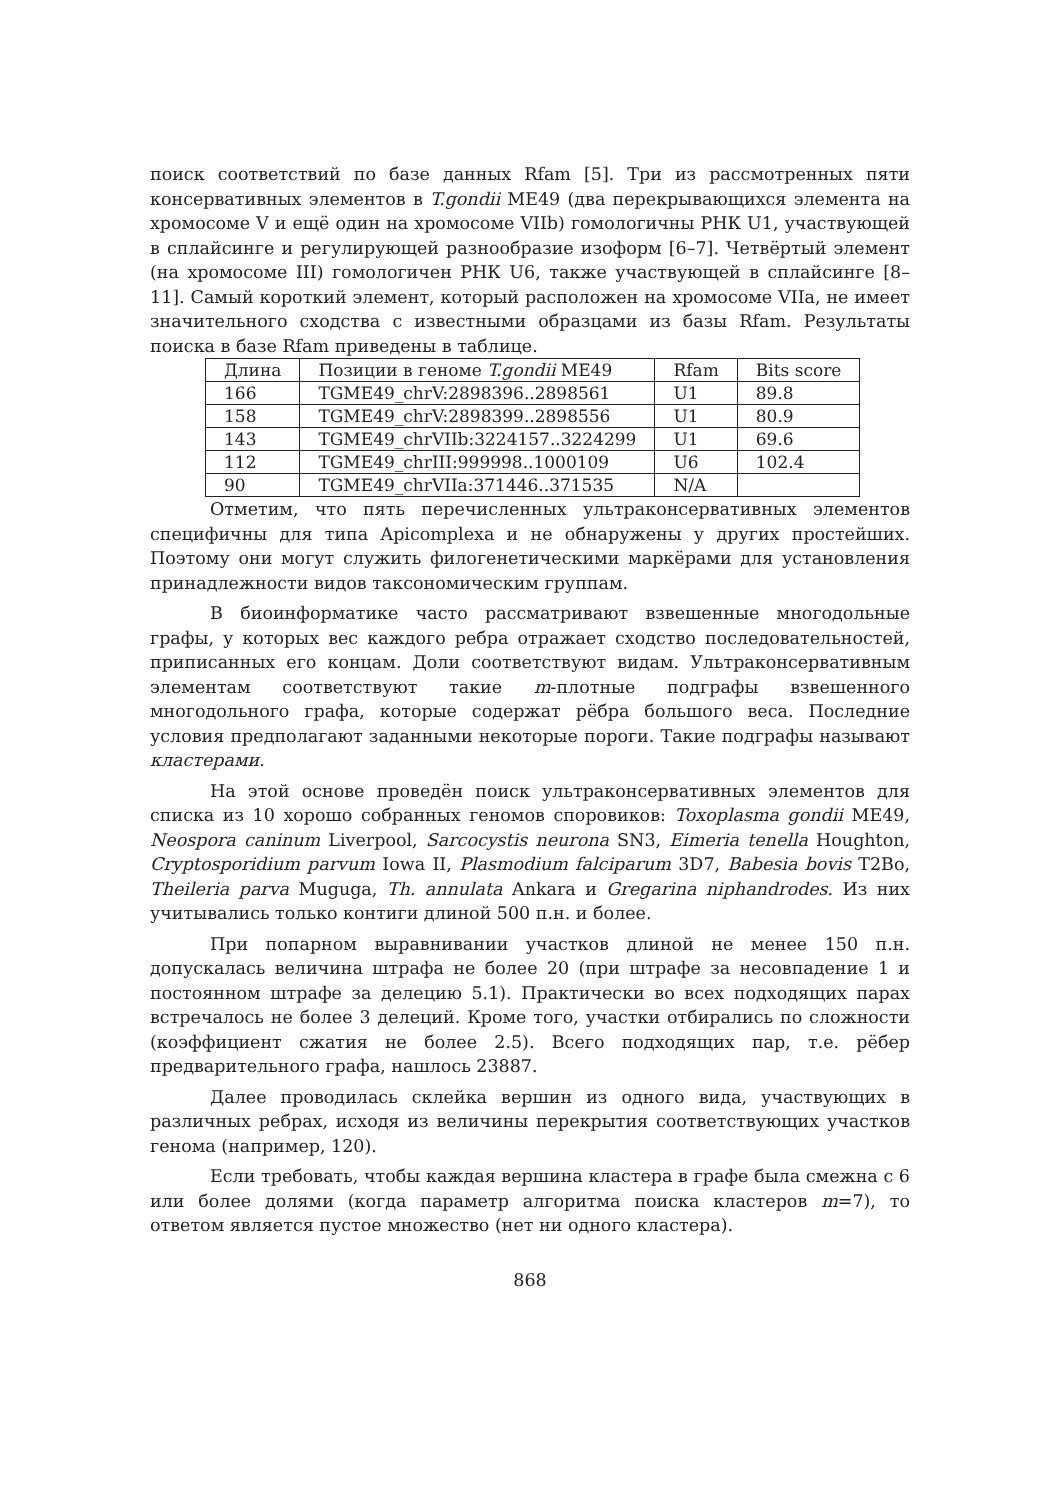поиск соответствий по базе данных Rfam [5]. Три из рассмотренных пяти консервативных элементов в T.gondii ME49 (два перекрывающихся элемента на хромосоме V и ещё один на хромосоме VIIb) гомологичны РНК U1, участвующей в сплайсинге и регулирующей разнообразие изоформ [6–7]. Четвёртый элемент (на хромосоме III) гомологичен РНК U6, также участвующей в сплайсинге [8–11]. Самый короткий элемент, который расположен на хромосоме VIIa, не имеет значительного сходства с известными образцами из базы Rfam. Результаты поиска в базе Rfam приведены в таблице.
| Длина | Позиции в геноме T.gondii ME49 | Rfam | Bits score |
| --- | --- | --- | --- |
| 166 | TGME49_chrV:2898396..2898561 | U1 | 89.8 |
| 158 | TGME49_chrV:2898399..2898556 | U1 | 80.9 |
| 143 | TGME49_chrVIIb:3224157..3224299 | U1 | 69.6 |
| 112 | TGME49_chrIII:999998..1000109 | U6 | 102.4 |
| 90 | TGME49_chrVIIa:371446..371535 | N/A | |
Отметим, что пять перечисленных ультраконсервативных элементов специфичны для типа Apicomplexa и не обнаружены у других простейших. Поэтому они могут служить филогенетическими маркёрами для установления принадлежности видов таксономическим группам.
В биоинформатике часто рассматривают взвешенные многодольные графы, у которых вес каждого ребра отражает сходство последовательностей, приписанных его концам. Доли соответствуют видам. Ультраконсервативным элементам соответствуют такие m-плотные подграфы взвешенного многодольного графа, которые содержат рёбра большого веса. Последние условия предполагают заданными некоторые пороги. Такие подграфы называют кластерами.
На этой основе проведён поиск ультраконсервативных элементов для списка из 10 хорошо собранных геномов споровиков: Toxoplasma gondii ME49, Neospora caninum Liverpool, Sarcocystis neurona SN3, Eimeria tenella Houghton, Cryptosporidium parvum Iowa II, Plasmodium falciparum 3D7, Babesia bovis T2Bo, Theileria parva Muguga, Th. annulata Ankara и Gregarina niphandrodes. Из них учитывались только контиги длиной 500 п.н. и более.
При попарном выравнивании участков длиной не менее 150 п.н. допускалась величина штрафа не более 20 (при штрафе за несовпадение 1 и постоянном штрафе за делецию 5.1). Практически во всех подходящих парах встречалось не более 3 делеций. Кроме того, участки отбирались по сложности (коэффициент сжатия не более 2.5). Всего подходящих пар, т.е. рёбер предварительного графа, нашлось 23887.
Далее проводилась склейка вершин из одного вида, участвующих в различных ребрах, исходя из величины перекрытия соответствующих участков генома (например, 120).
Если требовать, чтобы каждая вершина кластера в графе была смежна с 6 или более долями (когда параметр алгоритма поиска кластеров m=7), то ответом является пустое множество (нет ни одного кластера).
868